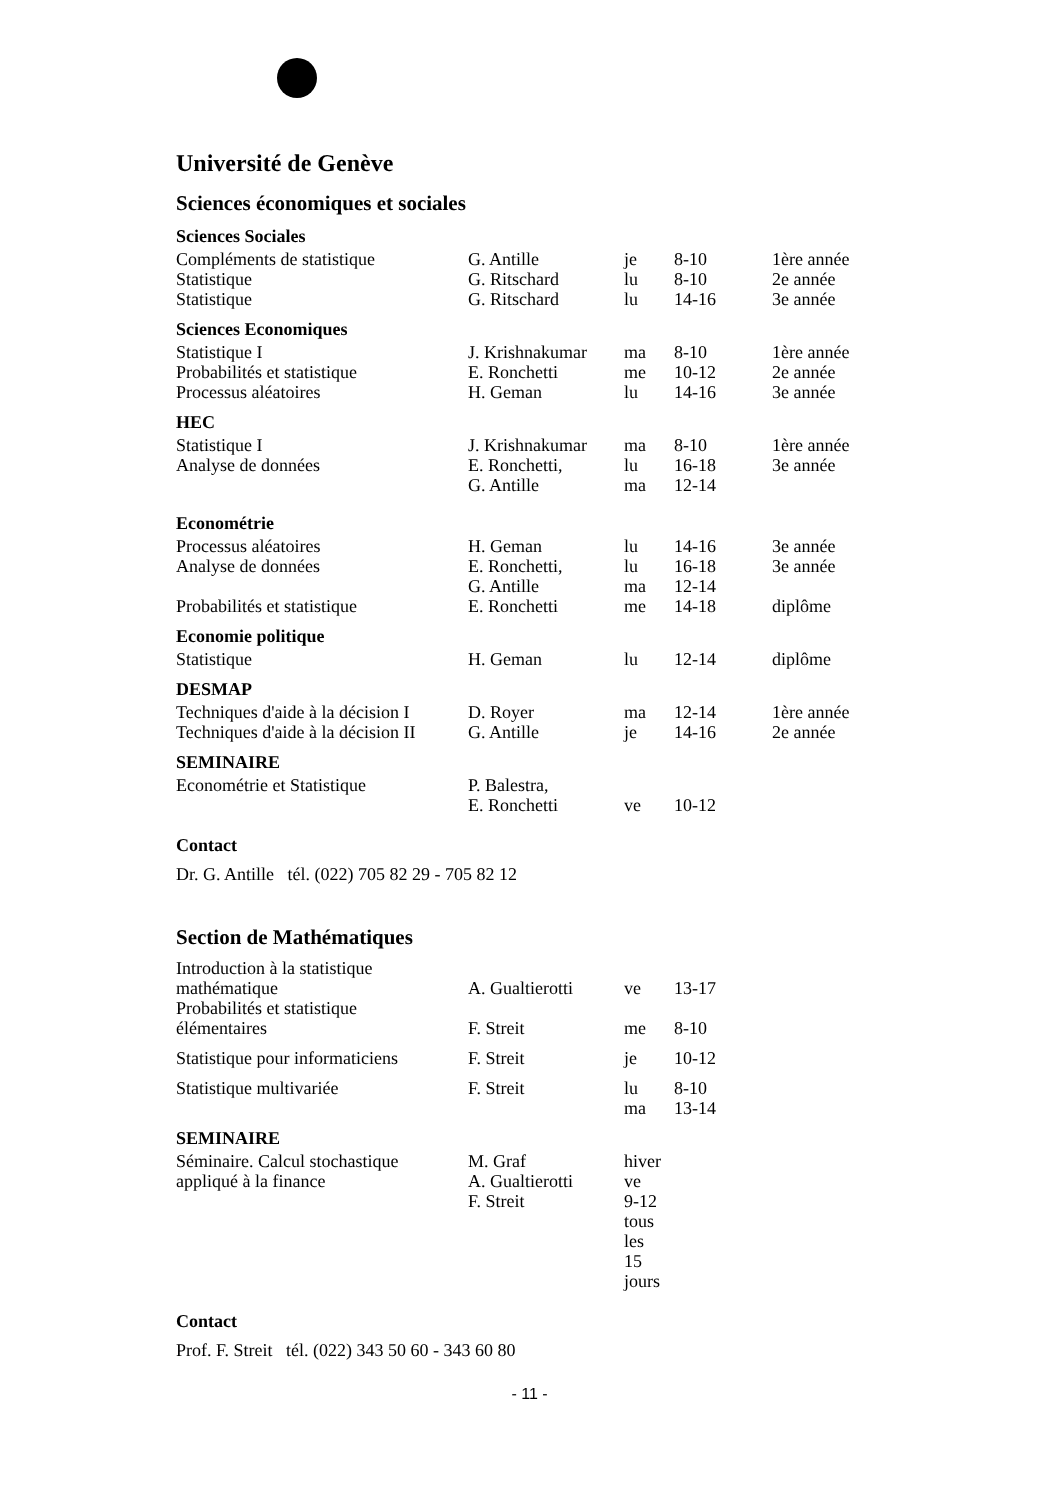Université de Genève
Sciences économiques et sociales
Sciences Sociales
| Compléments de statistique | G. Antille | je | 8-10 | 1ère année |
| Statistique | G. Ritschard | lu | 8-10 | 2e année |
| Statistique | G. Ritschard | lu | 14-16 | 3e année |
Sciences Economiques
| Statistique I | J. Krishnakumar | ma | 8-10 | 1ère année |
| Probabilités et statistique | E. Ronchetti | me | 10-12 | 2e année |
| Processus aléatoires | H. Geman | lu | 14-16 | 3e année |
HEC
| Statistique I | J. Krishnakumar | ma | 8-10 | 1ère année |
| Analyse de données | E. Ronchetti, | lu | 16-18 | 3e année |
| | G. Antille | ma | 12-14 | |
Econométrie
| Processus aléatoires | H. Geman | lu | 14-16 | 3e année |
| Analyse de données | E. Ronchetti, | lu | 16-18 | 3e année |
| | G. Antille | ma | 12-14 | |
| Probabilités et statistique | E. Ronchetti | me | 14-18 | diplôme |
Economie politique
| Statistique | H. Geman | lu | 12-14 | diplôme |
DESMAP
| Techniques d'aide à la décision I | D. Royer | ma | 12-14 | 1ère année |
| Techniques d'aide à la décision II | G. Antille | je | 14-16 | 2e année |
SEMINAIRE
| Econométrie et Statistique | P. Balestra, | | | |
| | E. Ronchetti | ve | 10-12 | |
Contact
Dr. G. Antille tél. (022) 705 82 29 - 705 82 12
Section de Mathématiques
| Introduction à la statistique mathématique | A. Gualtierotti | ve | 13-17 | |
| Probabilités et statistique élémentaires | F. Streit | me | 8-10 | |
| Statistique pour informaticiens | F. Streit | je | 10-12 | |
| Statistique multivariée | F. Streit | lu ma | 8-10 13-14 | |
SEMINAIRE
| Séminaire. Calcul stochastique appliqué à la finance | M. Graf A. Gualtierotti F. Streit | hiver ve 9-12 tous les 15 jours |
Contact
Prof. F. Streit tél. (022) 343 50 60 - 343 60 80
- 11 -